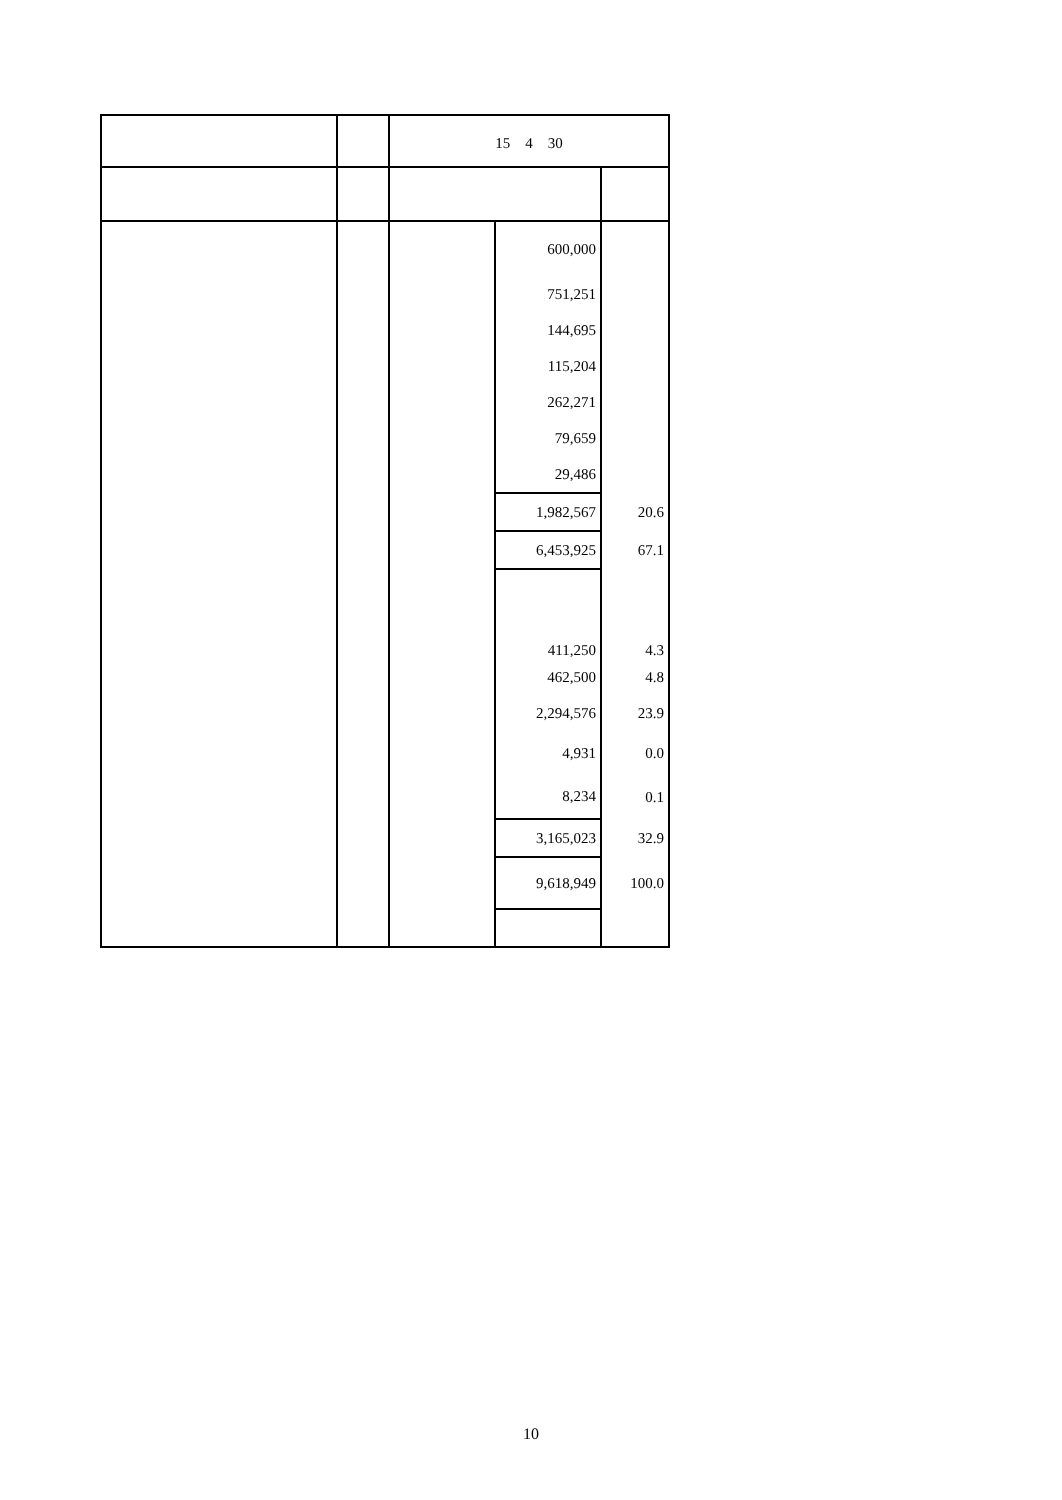| | | 15 4 30 | | |
| | | | 600,000 | |
| | | | 751,251 | |
| | | | 144,695 | |
| | | | 115,204 | |
| | | | 262,271 | |
| | | | 79,659 | |
| | | | 29,486 | |
| | | | 1,982,567 | 20.6 |
| | | | 6,453,925 | 67.1 |
| | | | 411,250 | 4.3 |
| | | | 462,500 | 4.8 |
| | | | 2,294,576 | 23.9 |
| | | | 4,931 | 0.0 |
| | | | 8,234 | 0.1 |
| | | | 3,165,023 | 32.9 |
| | | | 9,618,949 | 100.0 |
10